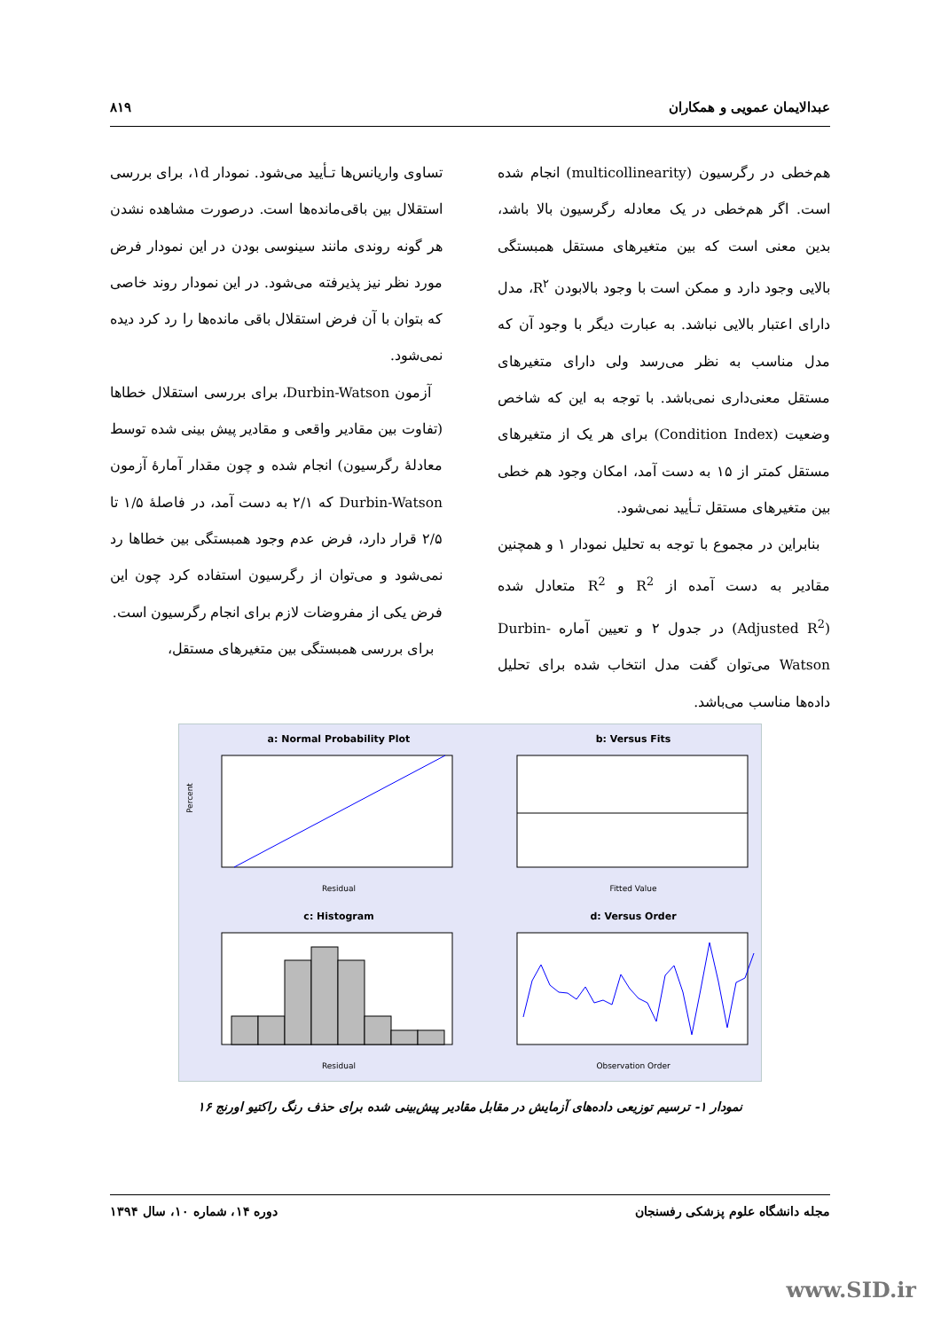عبدالایمان عمویی و همکاران ۸۱۹
تساوی واریانس‌ها تـأیید می‌شود. نمودار ۱d، برای بررسی استقلال بین باقی‌مانده‌ها است. درصورت مشاهده نشدن هر گونه روندی مانند سینوسی بودن در این نمودار فرض مورد نظر نیز پذیرفته می‌شود. در این نمودار روند خاصی که بتوان با آن فرض استقلال باقی مانده‌ها را رد کرد دیده نمی‌شود.
آزمون Durbin-Watson، برای بررسی استقلال خطاها (تفاوت بین مقادیر واقعی و مقادیر پیش بینی شده توسط معادلهٔ رگرسیون) انجام شده و چون مقدار آمارهٔ آزمون Durbin-Watson که ۲/۱ به دست آمد، در فاصلهٔ ۱/۵ تا ۲/۵ قرار دارد، فرض عدم وجود همبستگی بین خطاها رد نمی‌شود و می‌توان از رگرسیون استفاده کرد چون این فرض یکی از مفروضات لازم برای انجام رگرسیون است.
برای بررسی همبستگی بین متغیرهای مستقل،
هم‌خطی در رگرسیون (multicollinearity) انجام شده است. اگر هم‌خطی در یک معادله رگرسیون بالا باشد، بدین معنی است که بین متغیرهای مستقل همبستگی بالایی وجود دارد و ممکن است با وجود بالابودن R<sup>۲</sup>، مدل دارای اعتبار بالایی نباشد. به عبارت دیگر با وجود آن که مدل مناسب به نظر می‌رسد ولی دارای متغیرهای مستقل معنی‌داری نمی‌باشد. با توجه به این که شاخص وضعیت (Condition Index) برای هر یک از متغیرهای مستقل کمتر از ۱۵ به دست آمد، امکان وجود هم خطی بین متغیرهای مستقل تـأیید نمی‌شود.
بنابراین در مجموع با توجه به تحلیل نمودار ۱ و همچنین مقادیر به دست آمده از R<sup>2</sup> و R<sup>2</sup> متعادل شده (Adjusted R<sup>2</sup>) در جدول ۲ و تعیین آماره Durbin-Watson می‌توان گفت مدل انتخاب شده برای تحلیل داده‌ها مناسب می‌باشد.
a: Normal Probability Plot
Residual
Percent
b: Versus Fits
Fitted Value
c: Histogram
Residual
d: Versus Order
Observation Order
نمودار ۱- ترسیم توزیعی داده‌های آزمایش در مقابل مقادیر پیش‌بینی شده برای حذف رنگ راکتیو اورنج ۱۶
مجله دانشگاه علوم پزشکی رفسنجان دوره ۱۴، شماره ۱۰، سال ۱۳۹۴
www.SID.ir